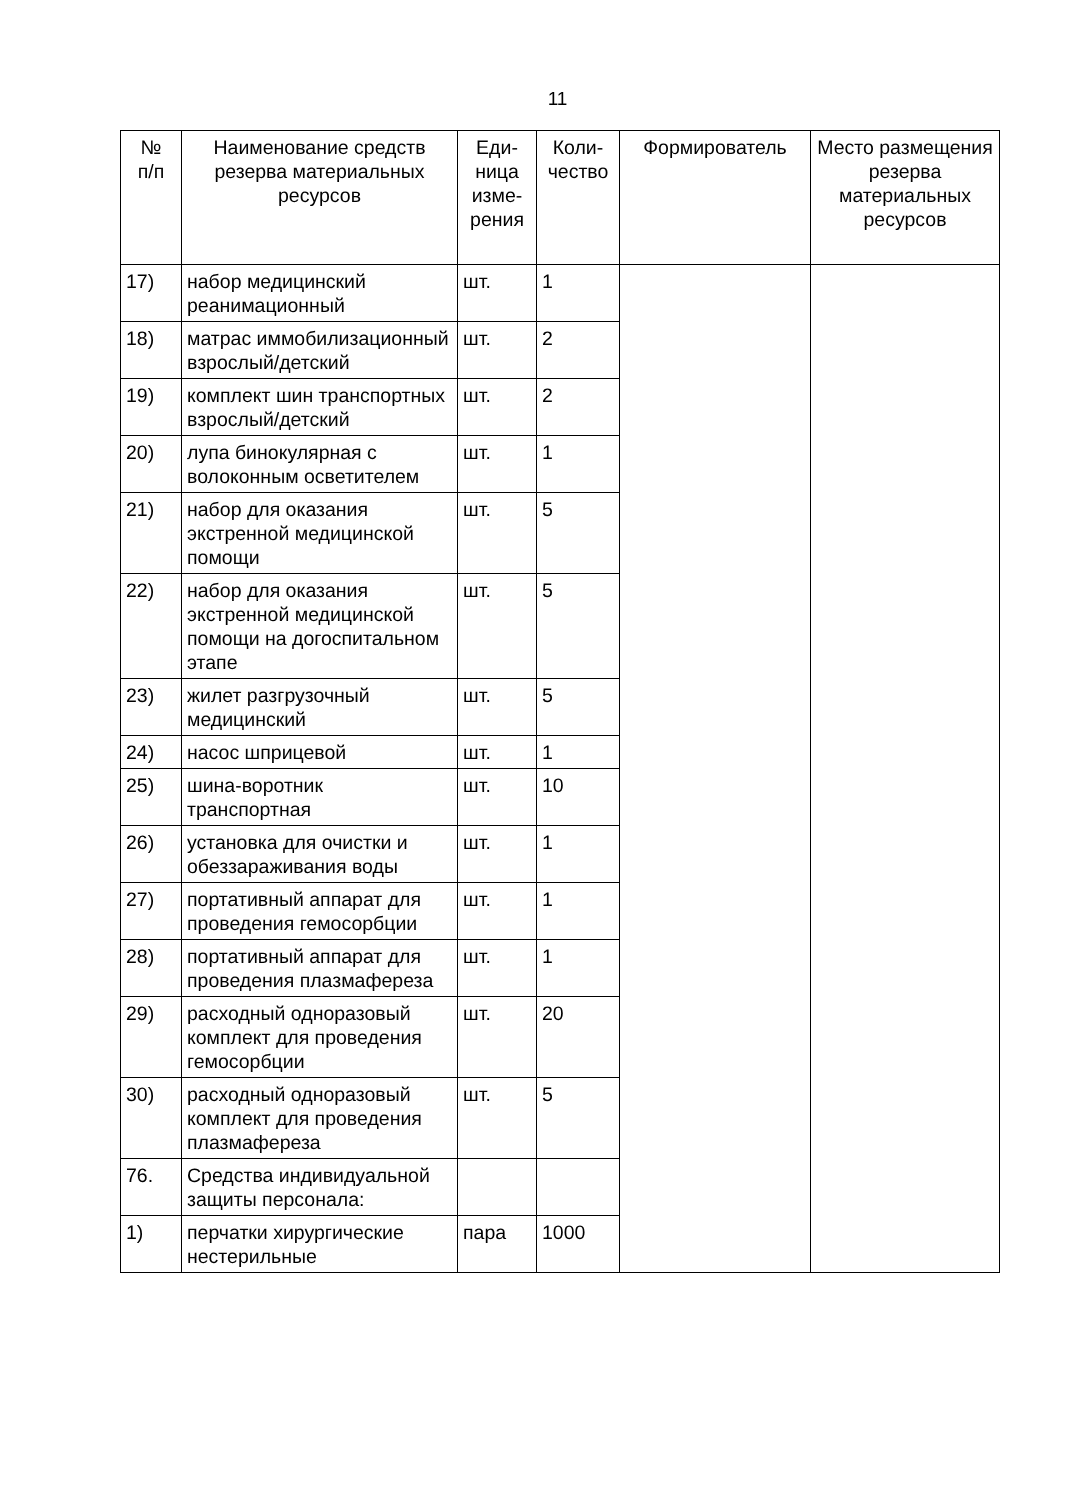11
| № п/п | Наименование средств резерва материальных ресурсов | Еди- ница изме- рения | Коли- чество | Формирователь | Место размещения резерва материальных ресурсов |
| --- | --- | --- | --- | --- | --- |
| 17) | набор медицинский реанимационный | шт. | 1 | | |
| 18) | матрас иммобилизационный взрослый/детский | шт. | 2 | | |
| 19) | комплект шин транспортных взрослый/детский | шт. | 2 | | |
| 20) | лупа бинокулярная с волоконным осветителем | шт. | 1 | | |
| 21) | набор для оказания экстренной медицинской помощи | шт. | 5 | | |
| 22) | набор для оказания экстренной медицинской помощи на догоспитальном этапе | шт. | 5 | | |
| 23) | жилет разгрузочный медицинский | шт. | 5 | | |
| 24) | насос шприцевой | шт. | 1 | | |
| 25) | шина-воротник транспортная | шт. | 10 | | |
| 26) | установка для очистки и обеззараживания воды | шт. | 1 | | |
| 27) | портативный аппарат для проведения гемосорбции | шт. | 1 | | |
| 28) | портативный аппарат для проведения плазмафереза | шт. | 1 | | |
| 29) | расходный одноразовый комплект для проведения гемосорбции | шт. | 20 | | |
| 30) | расходный одноразовый комплект для проведения плазмафереза | шт. | 5 | | |
| 76. | Средства индивидуальной защиты персонала: | | | | |
| 1) | перчатки хирургические нестерильные | пара | 1000 | | |